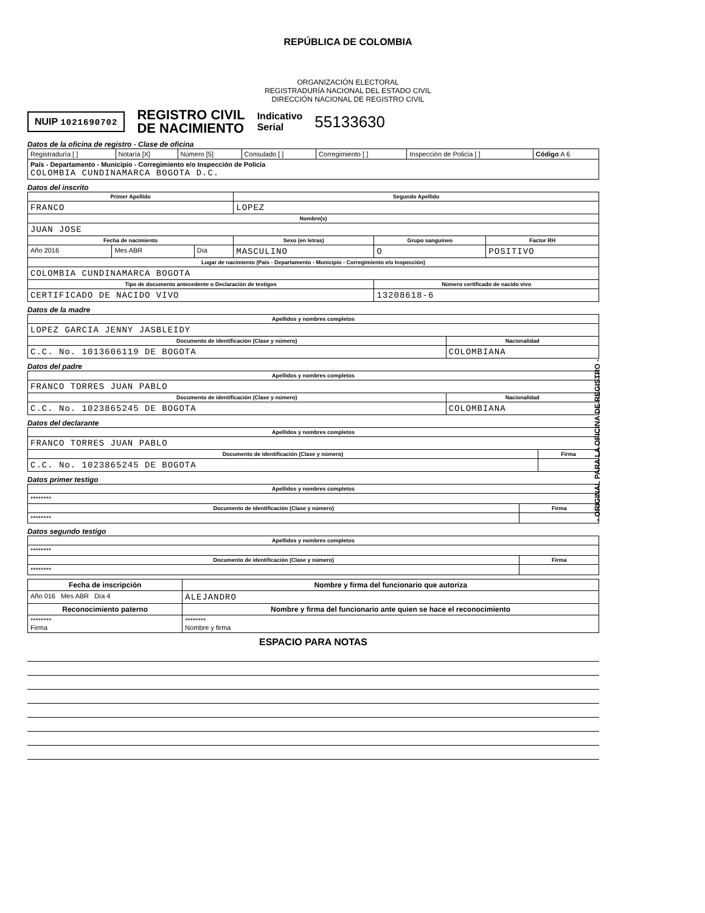REPÚBLICA DE COLOMBIA
ORGANIZACIÓN ELECTORAL
REGISTRADURÍA NACIONAL DEL ESTADO CIVIL
DIRECCIÓN NACIONAL DE REGISTRO CIVIL
NUIP 1021690702 REGISTRO CIVIL
DE NACIMIENTO Indicativo
Serial 55133630
Datos de la oficina de registro - Clase de oficina
| Registraduría [ ] | Notaría [X] | Número [5] | Consulado [ ] | Corregimiento [ ] | Inspección de Policía [ ] | Código A 6 |
| País - Departamento - Municipio - Corregimiento e/o Inspección de Policía COLOMBIA CUNDINAMARCA BOGOTA D.C. | | | | | | |
Datos del inscrito
| Primer Apellido | | | Segundo Apellido | | |
| --- | --- | --- | --- | --- | --- |
| FRANCO | | | LOPEZ | | |
| Nombre(s) | | | | | |
| JUAN JOSE | | | | | |
| Fecha de nacimiento | | | Sexo (en letras) | Grupo sanguíneo | Factor RH |
| Año 2016 | Mes ABR | Día | MASCULINO | O | POSITIVO |
| Lugar de nacimiento (País - Departamento - Municipio - Corregimiento e/o Inspección) | | | | | |
| COLOMBIA CUNDINAMARCA BOGOTA | | | | | |
| Tipo de documento antecedente o Declaración de testigos | | | | Número certificado de nacido vivo | |
| CERTIFICADO DE NACIDO VIVO | | | | 13208618-6 | |
Datos de la madre
| Apellidos y nombres completos | |
| --- | --- |
| LOPEZ GARCIA JENNY JASBLEIDY | |
| Documento de identificación (Clase y número) | Nacionalidad |
| C.C. No. 1013606119 DE BOGOTA | COLOMBIANA |
Datos del padre
| Apellidos y nombres completos | |
| --- | --- |
| FRANCO TORRES JUAN PABLO | |
| Documento de identificación (Clase y número) | Nacionalidad |
| C.C. No. 1023865245 DE BOGOTA | COLOMBIANA |
Datos del declarante
| Apellidos y nombres completos | |
| --- | --- |
| FRANCO TORRES JUAN PABLO | |
| Documento de identificación (Clase y número) | Firma |
| C.C. No. 1023865245 DE BOGOTA | |
Datos primer testigo
| Apellidos y nombres completos | |
| --- | --- |
| ******** | |
| Documento de identificación (Clase y número) | Firma |
| ******** | |
Datos segundo testigo
| Apellidos y nombres completos | |
| --- | --- |
| ******** | |
| Documento de identificación (Clase y número) | Firma |
| ******** | |
| Fecha de inscripción | Nombre y firma del funcionario que autoriza |
| --- | --- |
| Año 016 Mes ABR Día 4 | ALEJANDRO |
| Reconocimiento paterno | Nombre y firma del funcionario ante quien se hace el reconocimiento |
| ******** Firma | ******** Nombre y firma |
ESPACIO PARA NOTAS
- ORIGINAL PARA LA OFICINA DE REGISTRO -